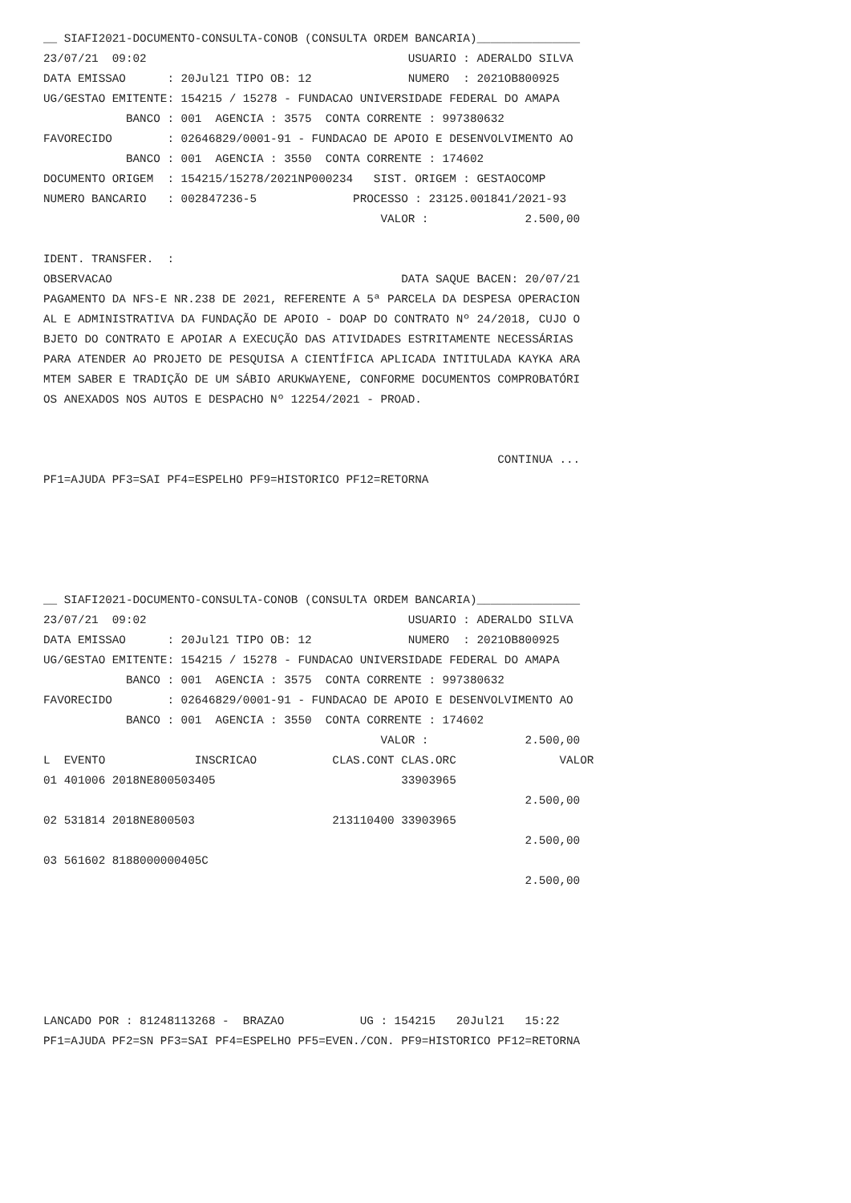__ SIAFI2021-DOCUMENTO-CONSULTA-CONOB (CONSULTA ORDEM BANCARIA)_______________
23/07/21  09:02                                      USUARIO : ADERALDO SILVA
DATA EMISSAO      : 20Jul21 TIPO OB: 12              NUMERO  : 2021OB800925
UG/GESTAO EMITENTE: 154215 / 15278 - FUNDACAO UNIVERSIDADE FEDERAL DO AMAPA
            BANCO : 001  AGENCIA : 3575  CONTA CORRENTE : 997380632
FAVORECIDO        : 02646829/0001-91 - FUNDACAO DE APOIO E DESENVOLVIMENTO AO
            BANCO : 001  AGENCIA : 3550  CONTA CORRENTE : 174602
DOCUMENTO ORIGEM  : 154215/15278/2021NP000234   SIST. ORIGEM : GESTAOCOMP
NUMERO BANCARIO   : 002847236-5              PROCESSO : 23125.001841/2021-93
                                                 VALOR :              2.500,00

IDENT. TRANSFER.  :
OBSERVACAO                                          DATA SAQUE BACEN: 20/07/21
PAGAMENTO DA NFS-E NR.238 DE 2021, REFERENTE A 5ª PARCELA DA DESPESA OPERACION
AL E ADMINISTRATIVA DA FUNDAÇÃO DE APOIO - DOAP DO CONTRATO Nº 24/2018, CUJO O
BJETO DO CONTRATO E APOIAR A EXECUÇÃO DAS ATIVIDADES ESTRITAMENTE NECESSÁRIAS
PARA ATENDER AO PROJETO DE PESQUISA A CIENTÍFICA APLICADA INTITULADA KAYKA ARA
MTEM SABER E TRADIÇÃO DE UM SÁBIO ARUKWAYENE, CONFORME DOCUMENTOS COMPROBATÓRI
OS ANEXADOS NOS AUTOS E DESPACHO Nº 12254/2021 - PROAD.


                                                                  CONTINUA ...
PF1=AJUDA PF3=SAI PF4=ESPELHO PF9=HISTORICO PF12=RETORNA





__ SIAFI2021-DOCUMENTO-CONSULTA-CONOB (CONSULTA ORDEM BANCARIA)_______________
23/07/21  09:02                                      USUARIO : ADERALDO SILVA
DATA EMISSAO      : 20Jul21 TIPO OB: 12              NUMERO  : 2021OB800925
UG/GESTAO EMITENTE: 154215 / 15278 - FUNDACAO UNIVERSIDADE FEDERAL DO AMAPA
            BANCO : 001  AGENCIA : 3575  CONTA CORRENTE : 997380632
FAVORECIDO        : 02646829/0001-91 - FUNDACAO DE APOIO E DESENVOLVIMENTO AO
            BANCO : 001  AGENCIA : 3550  CONTA CORRENTE : 174602
                                                 VALOR :              2.500,00
L  EVENTO             INSCRICAO           CLAS.CONT CLAS.ORC               VALOR
01 401006 2018NE800503405                           33903965
                                                                      2.500,00
02 531814 2018NE800503                    213110400 33903965
                                                                      2.500,00
03 561602 8188000000405C
                                                                      2.500,00






LANCADO POR : 81248113268 -  BRAZAO           UG : 154215   20Jul21   15:22
PF1=AJUDA PF2=SN PF3=SAI PF4=ESPELHO PF5=EVEN./CON. PF9=HISTORICO PF12=RETORNA